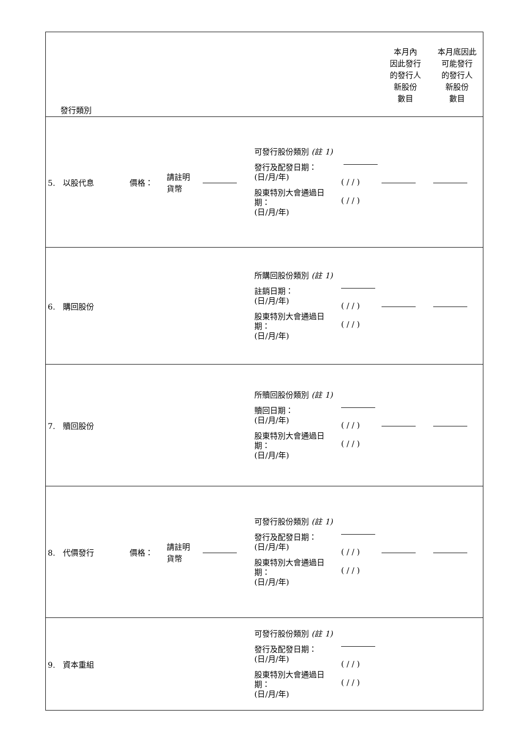| 發行類別 | | | | | | 本月內 因此發行 的發行人 新股份 數目 | 本月底因此 可能發行 的發行人 新股份 數目 |
| 5. 以股代息 | 價格： | 請註明 貨幣 | | 可發行股份類別 (註 1) 發行及配發日期： (日/月/年) 股東特別大會通過日期： (日/月/年) | ( / / ) ( / / ) | | |
| 6. 購回股份 | | | | 所購回股份類別 (註 1) 註銷日期： (日/月/年) 股東特別大會通過日期： (日/月/年) | ( / / ) ( / / ) | | |
| 7. 贖回股份 | | | | 所贖回股份類別 (註 1) 贖回日期： (日/月/年) 股東特別大會通過日期： (日/月/年) | ( / / ) ( / / ) | | |
| 8. 代價發行 | 價格： | 請註明 貨幣 | | 可發行股份類別 (註 1) 發行及配發日期： (日/月/年) 股東特別大會通過日期： (日/月/年) | ( / / ) ( / / ) | | |
| 9. 資本重組 | | | | 可發行股份類別 (註 1) 發行及配發日期： (日/月/年) 股東特別大會通過日期： (日/月/年) | ( / / ) ( / / ) | | |